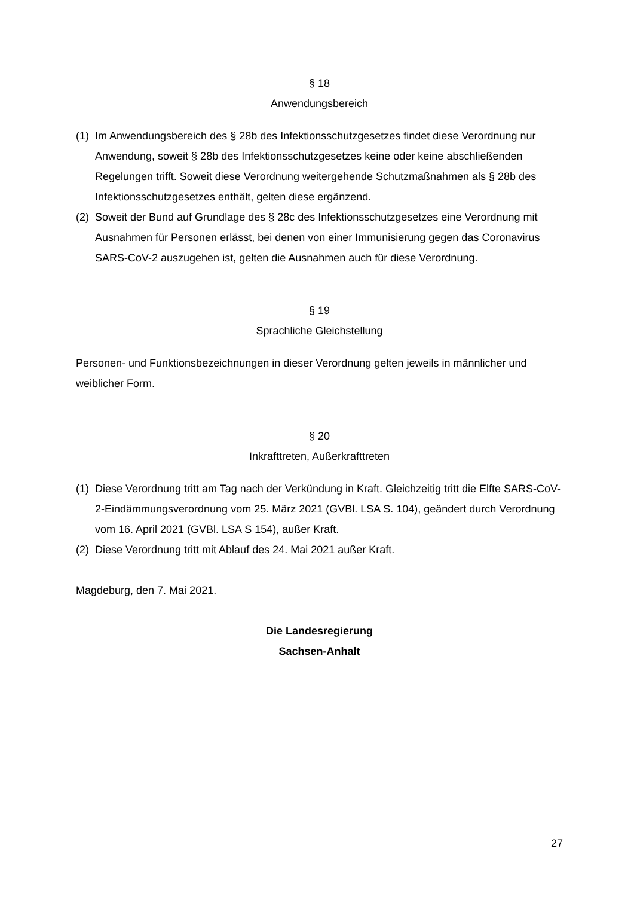§ 18
Anwendungsbereich
(1) Im Anwendungsbereich des § 28b des Infektionsschutzgesetzes findet diese Verordnung nur Anwendung, soweit § 28b des Infektionsschutzgesetzes keine oder keine abschließenden Regelungen trifft. Soweit diese Verordnung weitergehende Schutzmaßnahmen als § 28b des Infektionsschutzgesetzes enthält, gelten diese ergänzend.
(2) Soweit der Bund auf Grundlage des § 28c des Infektionsschutzgesetzes eine Verordnung mit Ausnahmen für Personen erlässt, bei denen von einer Immunisierung gegen das Coronavirus SARS-CoV-2 auszugehen ist, gelten die Ausnahmen auch für diese Verordnung.
§ 19
Sprachliche Gleichstellung
Personen- und Funktionsbezeichnungen in dieser Verordnung gelten jeweils in männlicher und weiblicher Form.
§ 20
Inkrafttreten, Außerkrafttreten
(1) Diese Verordnung tritt am Tag nach der Verkündung in Kraft. Gleichzeitig tritt die Elfte SARS-CoV-2-Eindämmungsverordnung vom 25. März 2021 (GVBl. LSA S. 104), geändert durch Verordnung vom 16. April 2021 (GVBl. LSA S 154), außer Kraft.
(2) Diese Verordnung tritt mit Ablauf des 24. Mai 2021 außer Kraft.
Magdeburg, den 7. Mai 2021.
Die Landesregierung
Sachsen-Anhalt
27